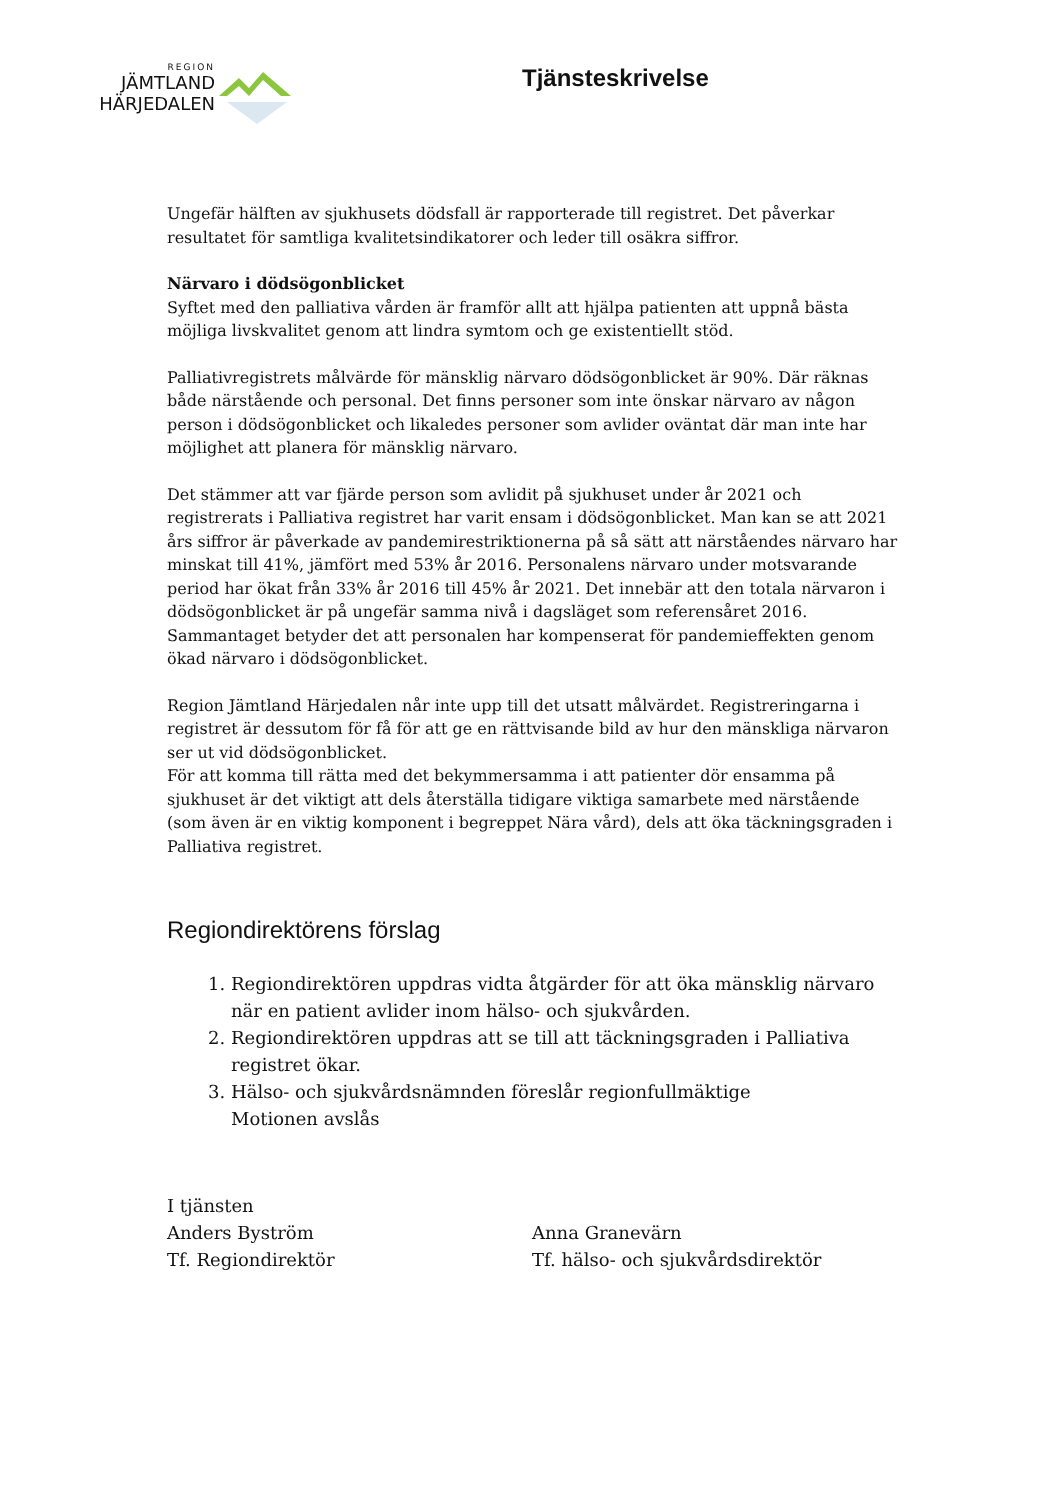REGION
JÄMTLAND
HÄRJEDALEN
Tjänsteskrivelse
Ungefär hälften av sjukhusets dödsfall är rapporterade till registret. Det påverkar resultatet för samtliga kvalitetsindikatorer och leder till osäkra siffror.
Närvaro i dödsögonblicket
Syftet med den palliativa vården är framför allt att hjälpa patienten att uppnå bästa möjliga livskvalitet genom att lindra symtom och ge existentiellt stöd.
Palliativregistrets målvärde för mänsklig närvaro dödsögonblicket är 90%. Där räknas både närstående och personal. Det finns personer som inte önskar närvaro av någon person i dödsögonblicket och likaledes personer som avlider oväntat där man inte har möjlighet att planera för mänsklig närvaro.
Det stämmer att var fjärde person som avlidit på sjukhuset under år 2021 och registrerats i Palliativa registret har varit ensam i dödsögonblicket. Man kan se att 2021 års siffror är påverkade av pandemirestriktionerna på så sätt att närståendes närvaro har minskat till 41%, jämfört med 53% år 2016. Personalens närvaro under motsvarande period har ökat från 33% år 2016 till 45% år 2021. Det innebär att den totala närvaron i dödsögonblicket är på ungefär samma nivå i dagsläget som referensåret 2016. Sammantaget betyder det att personalen har kompenserat för pandemieffekten genom ökad närvaro i dödsögonblicket.
Region Jämtland Härjedalen når inte upp till det utsatt målvärdet. Registreringarna i registret är dessutom för få för att ge en rättvisande bild av hur den mänskliga närvaron ser ut vid dödsögonblicket.
För att komma till rätta med det bekymmersamma i att patienter dör ensamma på sjukhuset är det viktigt att dels återställa tidigare viktiga samarbete med närstående (som även är en viktig komponent i begreppet Nära vård), dels att öka täckningsgraden i Palliativa registret.
Regiondirektörens förslag
1. Regiondirektören uppdras vidta åtgärder för att öka mänsklig närvaro när en patient avlider inom hälso- och sjukvården.
2. Regiondirektören uppdras att se till att täckningsgraden i Palliativa registret ökar.
3. Hälso- och sjukvårdsnämnden föreslår regionfullmäktige
Motionen avslås
I tjänsten
Anders Byström
Tf. Regiondirektör
Anna Granevärn
Tf. hälso- och sjukvårdsdirektör